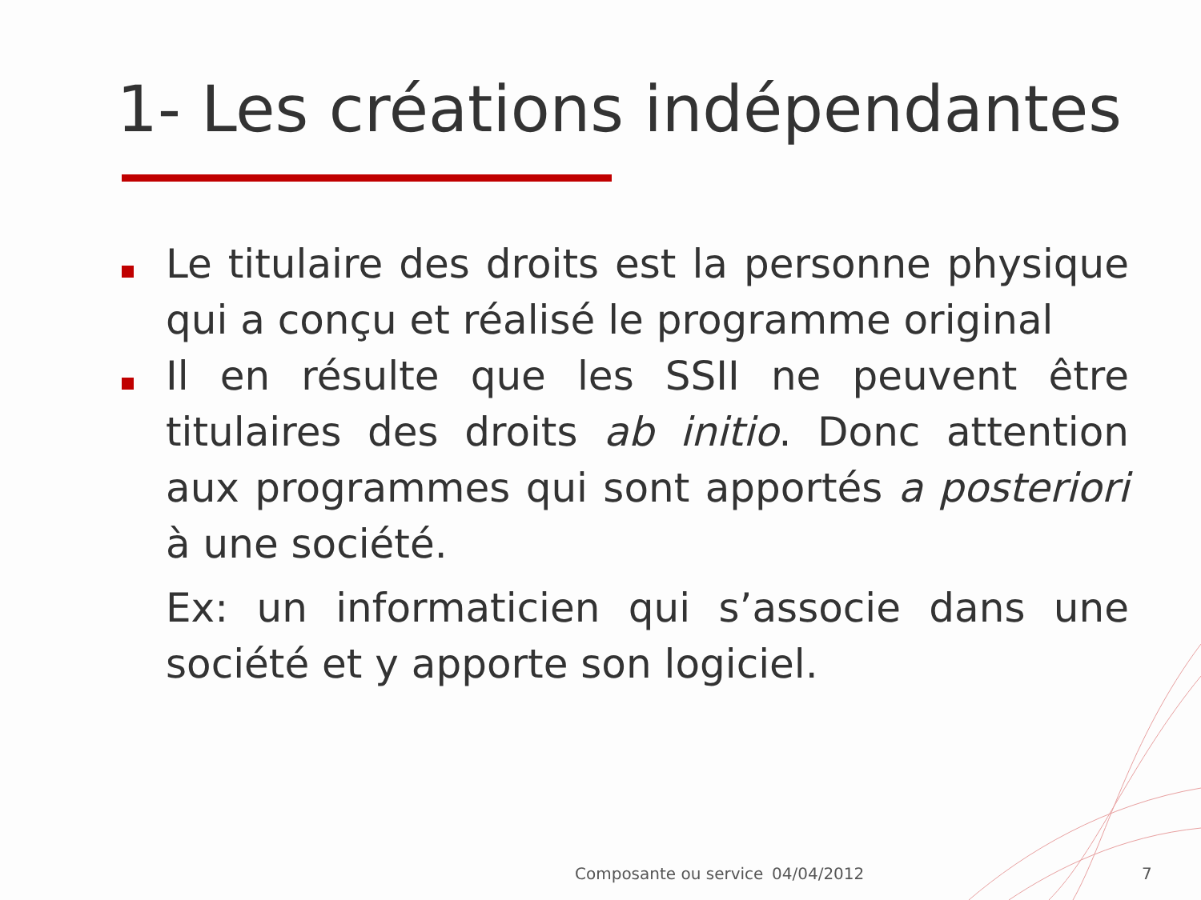1- Les créations indépendantes
Le titulaire des droits est la personne physique qui a conçu et réalisé le programme original
Il en résulte que les SSII ne peuvent être titulaires des droits ab initio. Donc attention aux programmes qui sont apportés a posteriori à une société.
Ex: un informaticien qui s’associe dans une société et y apporte son logiciel.
Composante ou service 04/04/2012 7